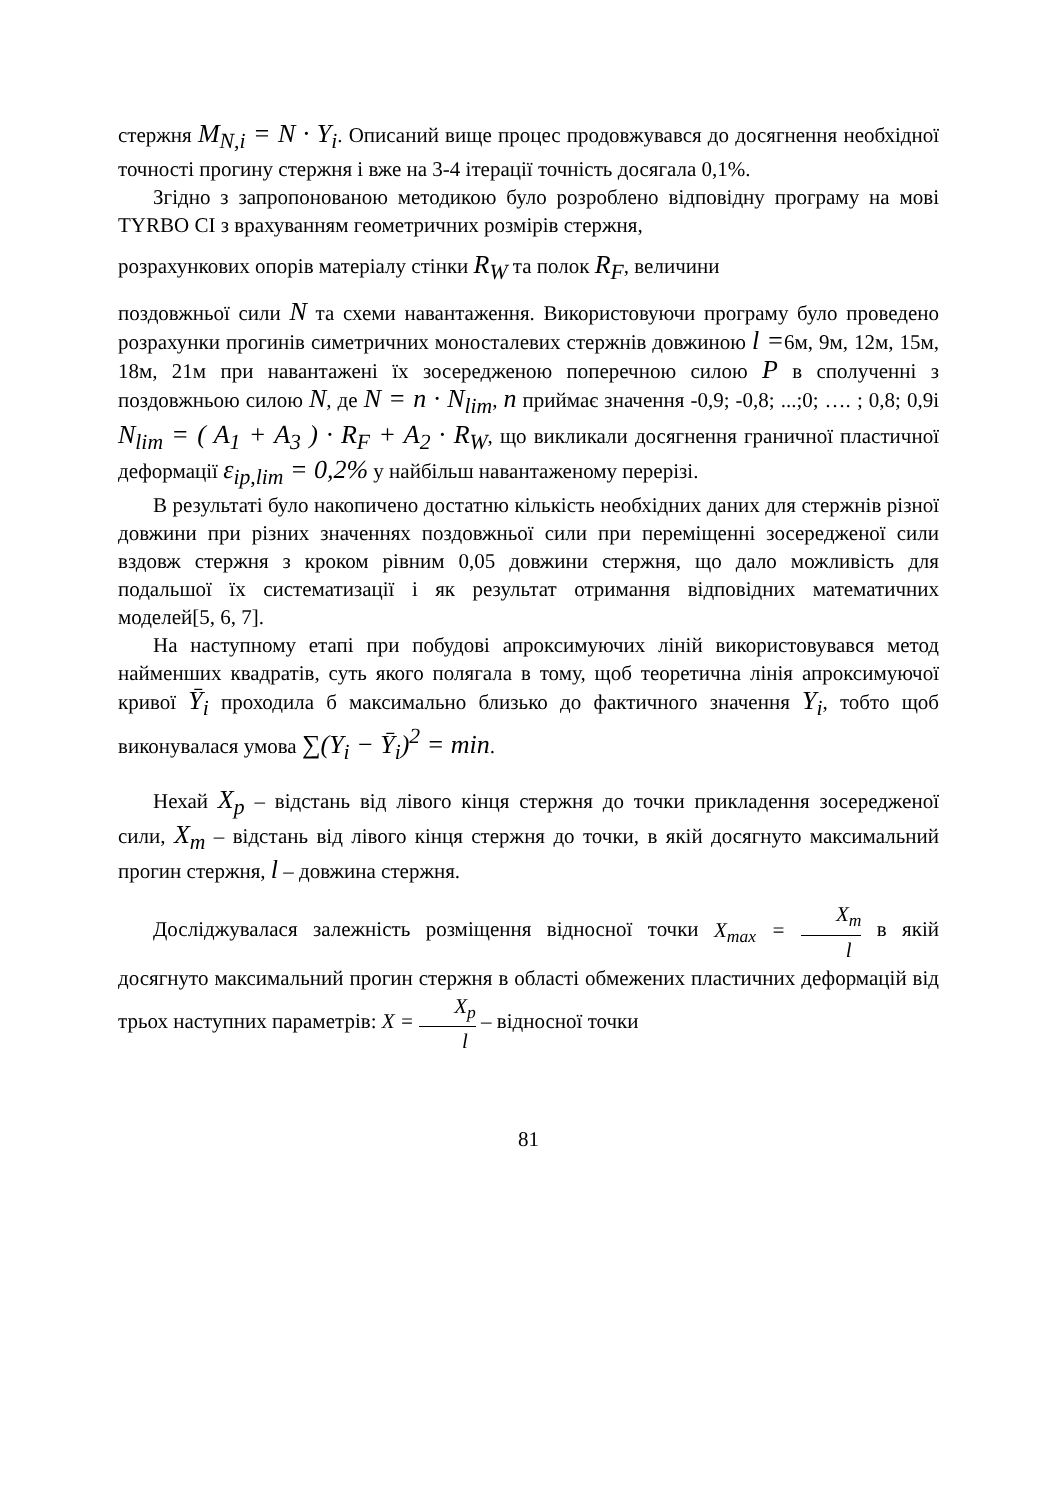стержня M<sub>N,i</sub> = N · Y<sub>i</sub>. Описаний вище процес продовжувався до досягнення необхідної точності прогину стержня і вже на 3-4 ітерації точність досягала 0,1%.
Згідно з запропонованою методикою було розроблено відповідну програму на мові TYRBO CI з врахуванням геометричних розмірів стержня,
розрахункових опорів матеріалу стінки R<sub>W</sub> та полок R<sub>F</sub>, величини
поздовжньої сили N та схеми навантаження. Використовуючи програму було проведено розрахунки прогинів симетричних моносталевих стержнів довжиною l =6м, 9м, 12м, 15м, 18м, 21м при навантажені їх зосередженою поперечною силою P в сполученні з поздовжньою силою N, де N = n · N<sub>lim</sub>, n приймає значення -0,9; -0,8; ...;0; …. ; 0,8; 0,9і N<sub>lim</sub> = ( A<sub>1</sub> + A<sub>3</sub> ) · R<sub>F</sub> + A<sub>2</sub> · R<sub>W</sub>, що викликали досягнення граничної пластичної деформації ε<sub>ip,lim</sub> = 0,2% у найбільш навантаженому перерізі.
В результаті було накопичено достатню кількість необхідних даних для стержнів різної довжини при різних значеннях поздовжньої сили при переміщенні зосередженої сили вздовж стержня з кроком рівним 0,05 довжини стержня, що дало можливість для подальшої їх систематизації і як результат отримання відповідних математичних моделей[5, 6, 7].
На наступному етапі при побудові апроксимуючих ліній використовувався метод найменших квадратів, суть якого полягала в тому, щоб теоретична лінія апроксимуючої кривої Ȳ<sub>i</sub> проходила б максимально близько до фактичного значення Y<sub>i</sub>, тобто щоб виконувалася умова ∑(Y<sub>i</sub> − Ȳ<sub>i</sub>)<sup>2</sup> = min.
Нехай X<sub>p</sub> – відстань від лівого кінця стержня до точки прикладення зосередженої сили, X<sub>m</sub> – відстань від лівого кінця стержня до точки, в якій досягнуто максимальний прогин стержня, l – довжина стержня.
Досліджувалася залежність розміщення відносної точки X<sub>max</sub> = X<sub>m</sub> l в якій досягнуто максимальний прогин стержня в області обмежених пластичних деформацій від трьох наступних параметрів: X = X<sub>p</sub> l – відносної точки
81